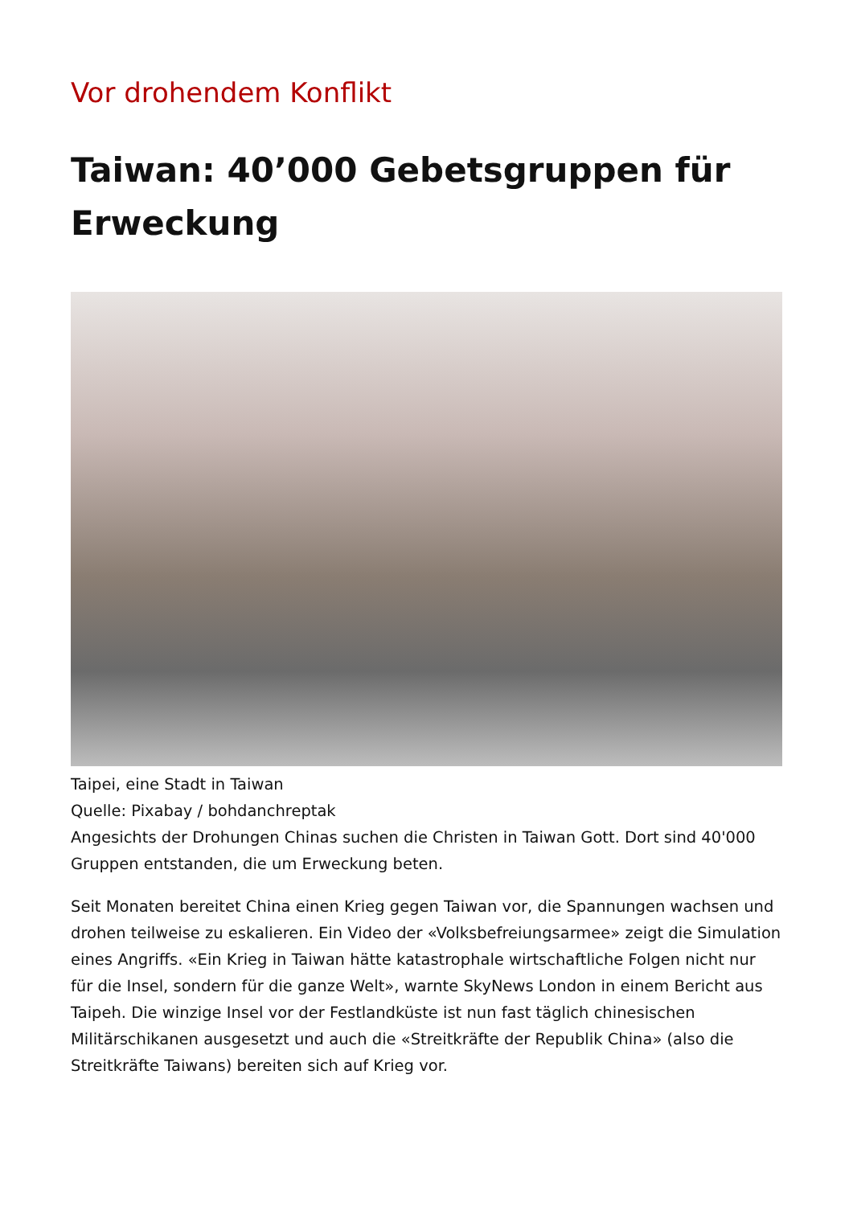Vor drohendem Konflikt
Taiwan: 40’000 Gebetsgruppen für Erweckung
Taipei, eine Stadt in Taiwan
Quelle: Pixabay / bohdanchreptak
Angesichts der Drohungen Chinas suchen die Christen in Taiwan Gott. Dort sind 40'000 Gruppen entstanden, die um Erweckung beten.
Seit Monaten bereitet China einen Krieg gegen Taiwan vor, die Spannungen wachsen und drohen teilweise zu eskalieren. Ein Video der «Volksbefreiungsarmee» zeigt die Simulation eines Angriffs. «Ein Krieg in Taiwan hätte katastrophale wirtschaftliche Folgen nicht nur für die Insel, sondern für die ganze Welt», warnte SkyNews London in einem Bericht aus Taipeh. Die winzige Insel vor der Festlandküste ist nun fast täglich chinesischen Militärschikanen ausgesetzt und auch die «Streitkräfte der Republik China» (also die Streitkräfte Taiwans) bereiten sich auf Krieg vor.